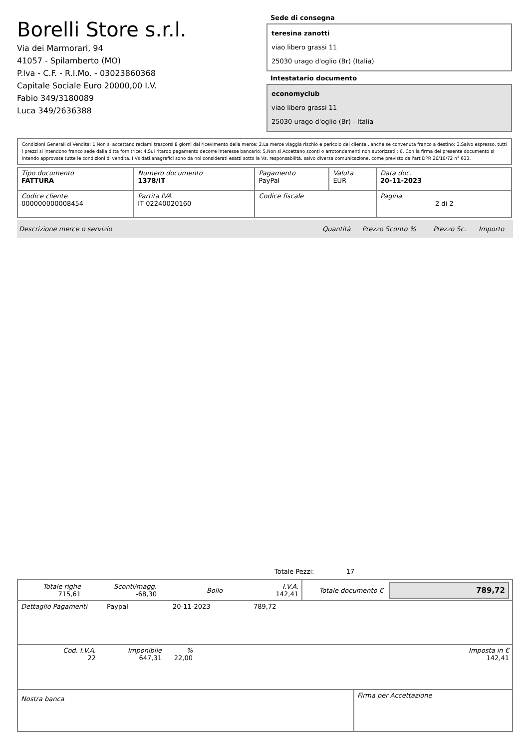Borelli Store s.r.l.
Via dei Marmorari, 94
41057 - Spilamberto (MO)
P.Iva - C.F. - R.I.Mo. - 03023860368
Capitale Sociale Euro 20000,00 I.V.
Fabio 349/3180089
Luca 349/2636388
Sede di consegna
teresina zanotti
viao libero grassi 11
25030 urago d'oglio (Br) (Italia)
Intestatario documento
economyclub
viao libero grassi 11
25030 urago d'oglio (Br) - Italia
Condizioni Generali di Vendita: 1.Non si accettano reclami trascorsi 8 giorni dal ricevimento della merce; 2.La merce viaggia rischio e pericolo del cliente , anche se convenuta franco a destino; 3.Salvo espresso, tutti i prezzi si intendono franco sede dalla ditta fornitrice; 4.Sul ritardo pagamento decorre interesse bancario; 5.Non si Accettano sconti o arrotondamenti non autorizzati ; 6. Con la firma del presente documento si intendo approvate tutte le condizioni di vendita. I Vs dati anagrafici sono da noi considerati esatti sotto la Vs. responsabilità, salvo diversa comunicazione, come previsto dall'art DPR 26/10/72 n° 633.
| Tipo documento FATTURA | Numero documento 1378/IT | Pagamento PayPal | Valuta EUR | Data doc. 20-11-2023 |
| Codice cliente 000000000008454 | Partita IVA IT 02240020160 | Codice fiscale | | Pagina 2 di 2 |
| Descrizione merce o servizio | Quantità | Prezzo Sconto % | Prezzo Sc. | Importo |
Totale Pezzi: 17
| Totale righe 715,61 | Sconti/magg. -68,30 | Bollo | I.V.A. 142,41 | Totale documento € | 789,72 |
| Dettaglio Pagamenti | Paypal | 20-11-2023 | 789,72 |
| Cod. I.V.A. 22 | Imponibile 647,31 | % 22,00 | Imposta in € 142,41 |
| Nostra banca | Firma per Accettazione |